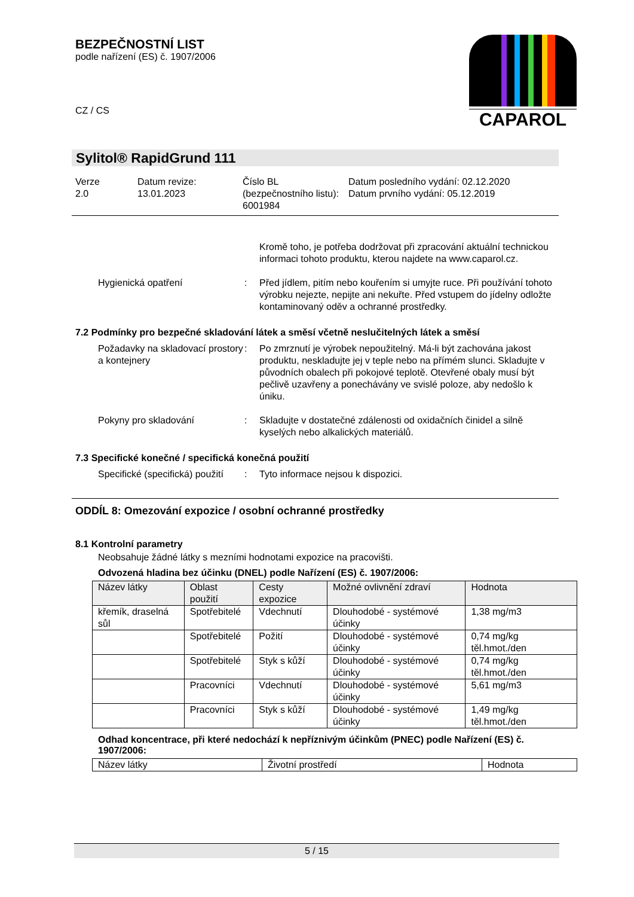BEZPEČNOSTNÍ LIST
podle nařízení (ES) č. 1907/2006
CZ / CS
CAPAROL
Sylitol® RapidGrund 111
Verze
2.0
Datum revize:
13.01.2023
Číslo BL (bezpečnostního listu):
6001984
Datum posledního vydání: 02.12.2020
Datum prvního vydání: 05.12.2019
Kromě toho, je potřeba dodržovat při zpracování aktuální technickou informaci tohoto produktu, kterou najdete na www.caparol.cz.
Hygienická opatření : Před jídlem, pitím nebo kouřením si umyjte ruce. Při používání tohoto výrobku nejezte, nepijte ani nekuřte. Před vstupem do jídelny odložte kontaminovaný oděv a ochranné prostředky.
7.2 Podmínky pro bezpečné skladování látek a směsí včetně neslučitelných látek a směsí
Požadavky na skladovací prostory a kontejnery
: Po zmrznutí je výrobek nepoužitelný. Má-li být zachována jakost produktu, neskladujte jej v teple nebo na přímém slunci. Skladujte v původních obalech při pokojové teplotě. Otevřené obaly musí být pečlivě uzavřeny a ponechávány ve svislé poloze, aby nedošlo k úniku.
Pokyny pro skladování : Skladujte v dostatečné zdálenosti od oxidačních činidel a silně kyselých nebo alkalických materiálů.
7.3 Specifické konečné / specifická konečná použití
Specifické (specifická) použití
: Tyto informace nejsou k dispozici.
ODDÍL 8: Omezování expozice / osobní ochranné prostředky
8.1 Kontrolní parametry
Neobsahuje žádné látky s mezními hodnotami expozice na pracovišti.
Odvozená hladina bez účinku (DNEL) podle Nařízení (ES) č. 1907/2006:
| Název látky | Oblast použití | Cesty expozice | Možné ovlivnění zdraví | Hodnota |
| křemík, draselná sůl | Spotřebitelé | Vdechnutí | Dlouhodobé - systémové účinky | 1,38 mg/m3 |
| | Spotřebitelé | Požití | Dlouhodobé - systémové účinky | 0,74 mg/kg těl.hmot./den |
| | Spotřebitelé | Styk s kůží | Dlouhodobé - systémové účinky | 0,74 mg/kg těl.hmot./den |
| | Pracovníci | Vdechnutí | Dlouhodobé - systémové účinky | 5,61 mg/m3 |
| | Pracovníci | Styk s kůží | Dlouhodobé - systémové účinky | 1,49 mg/kg těl.hmot./den |
Odhad koncentrace, při které nedochází k nepříznivým účinkům (PNEC) podle Nařízení (ES) č. 1907/2006:
| Název látky | Životní prostředí | Hodnota |
5 / 15